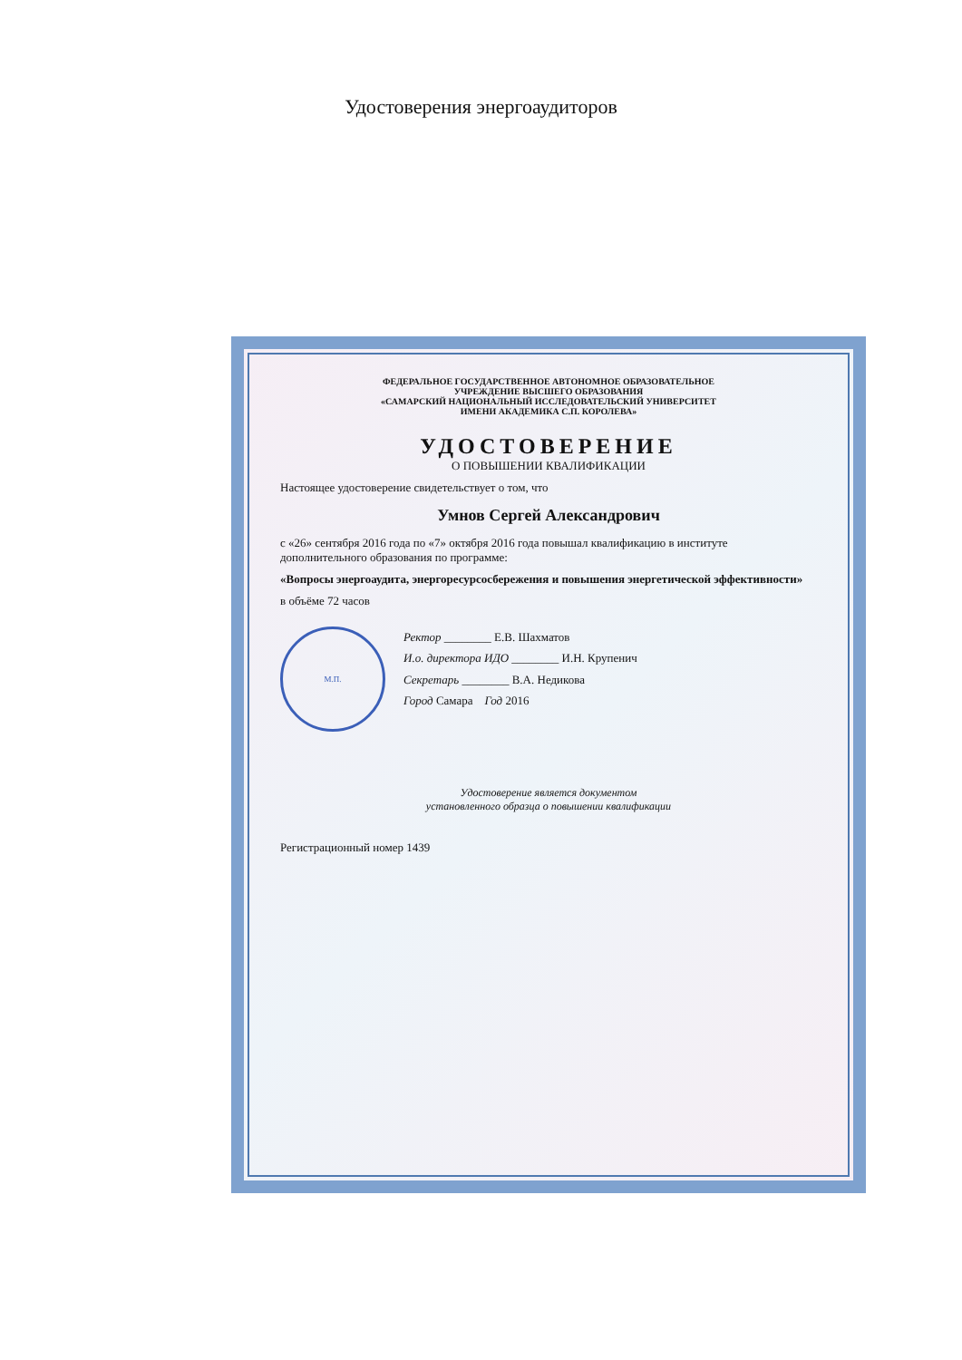Удостоверения энергоаудиторов
ФЕДЕРАЛЬНОЕ ГОСУДАРСТВЕННОЕ АВТОНОМНОЕ ОБРАЗОВАТЕЛЬНОЕ
УЧРЕЖДЕНИЕ ВЫСШЕГО ОБРАЗОВАНИЯ
«САМАРСКИЙ НАЦИОНАЛЬНЫЙ ИССЛЕДОВАТЕЛЬСКИЙ УНИВЕРСИТЕТ
ИМЕНИ АКАДЕМИКА С.П. КОРОЛЕВА»
УДОСТОВЕРЕНИЕ
О ПОВЫШЕНИИ КВАЛИФИКАЦИИ
Настоящее удостоверение свидетельствует о том, что
Умнов Сергей Александрович
с «26» сентября 2016 года по «7» октября 2016 года повышал квалификацию в институте дополнительного образования по программе:
«Вопросы энергоаудита, энергоресурсосбережения и повышения энергетической эффективности»
в объёме 72 часов
М.П. Ректор ________ Е.В. Шахматов
И.о. директора ИДО ________ И.Н. Крупенич
Секретарь ________ В.А. Недикова
Город Самара Год 2016
Удостоверение является документом
установленного образца о повышении квалификации
Регистрационный номер 1439